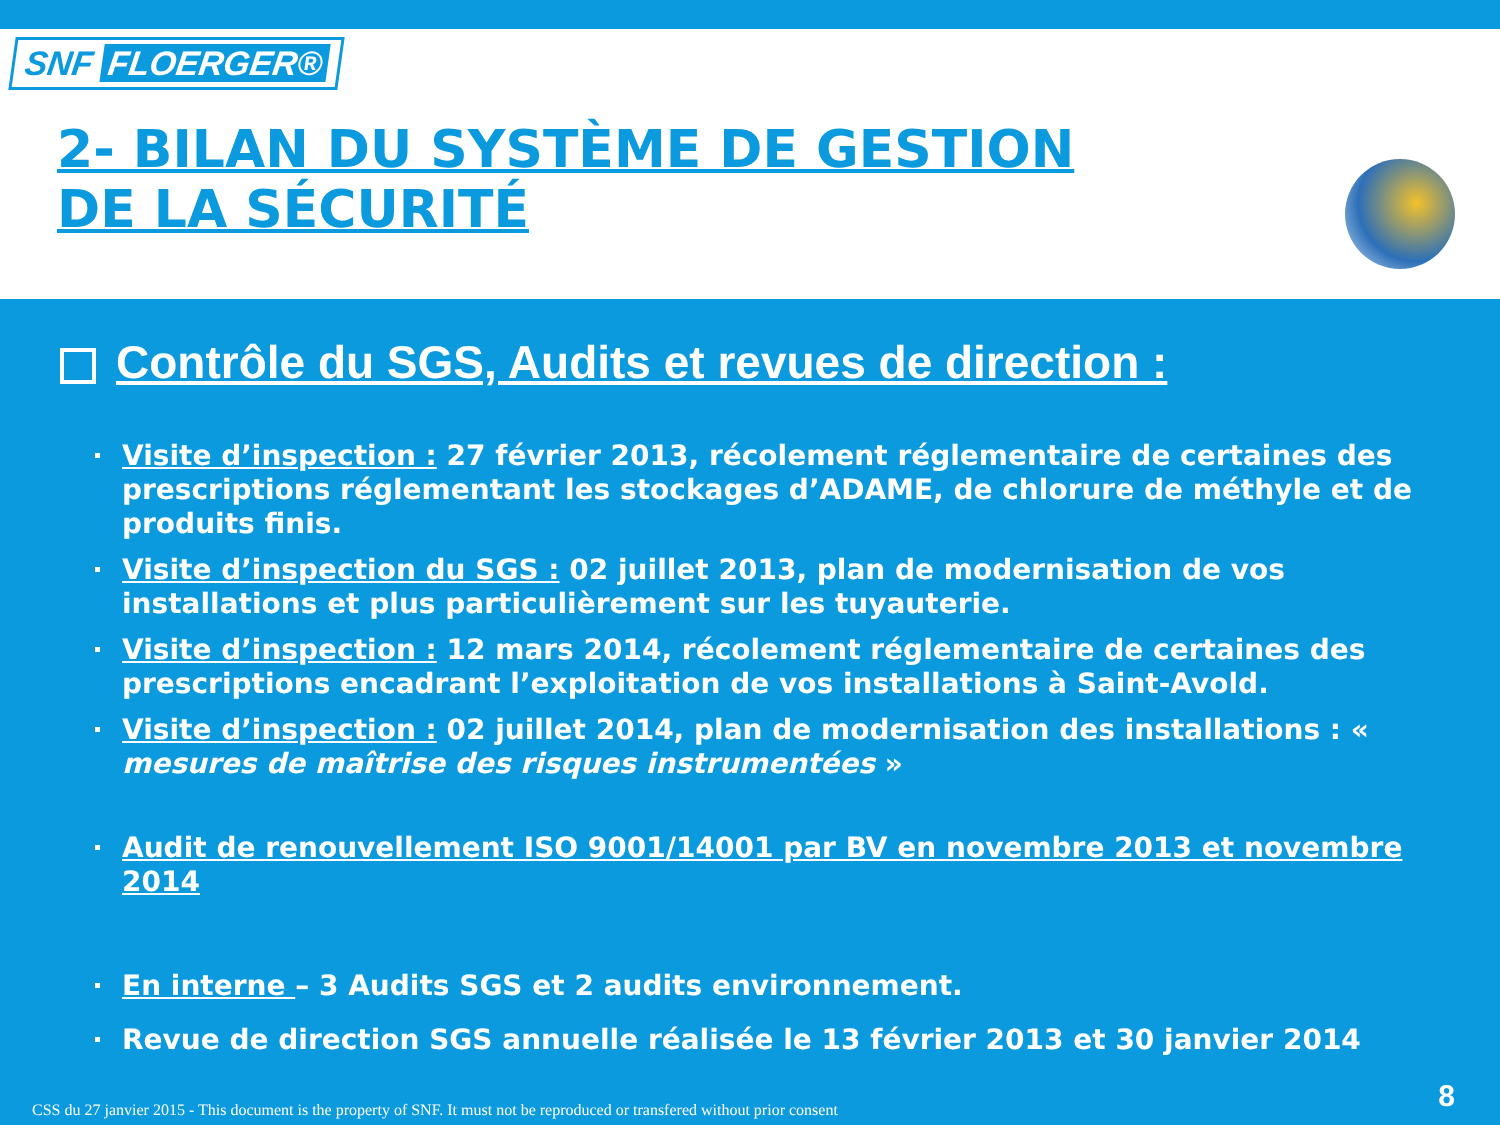SNF FLOERGER®
2- BILAN DU SYSTÈME DE GESTION
DE LA SÉCURITÉ
Contrôle du SGS, Audits et revues de direction :
Visite d’inspection : 27 février 2013, récolement réglementaire de certaines des prescriptions réglementant les stockages d’ADAME, de chlorure de méthyle et de produits finis.
Visite d’inspection du SGS : 02 juillet 2013, plan de modernisation de vos installations et plus particulièrement sur les tuyauterie.
Visite d’inspection : 12 mars 2014, récolement réglementaire de certaines des prescriptions encadrant l’exploitation de vos installations à Saint-Avold.
Visite d’inspection : 02 juillet 2014, plan de modernisation des installations : « mesures de maîtrise des risques instrumentées »
Audit de renouvellement ISO 9001/14001 par BV en novembre 2013 et novembre 2014
En interne – 3 Audits SGS et 2 audits environnement.
Revue de direction SGS annuelle réalisée le 13 février 2013 et 30 janvier 2014
CSS du 27 janvier 2015 - This document is the property of SNF. It must not be reproduced or transfered without prior consent
8